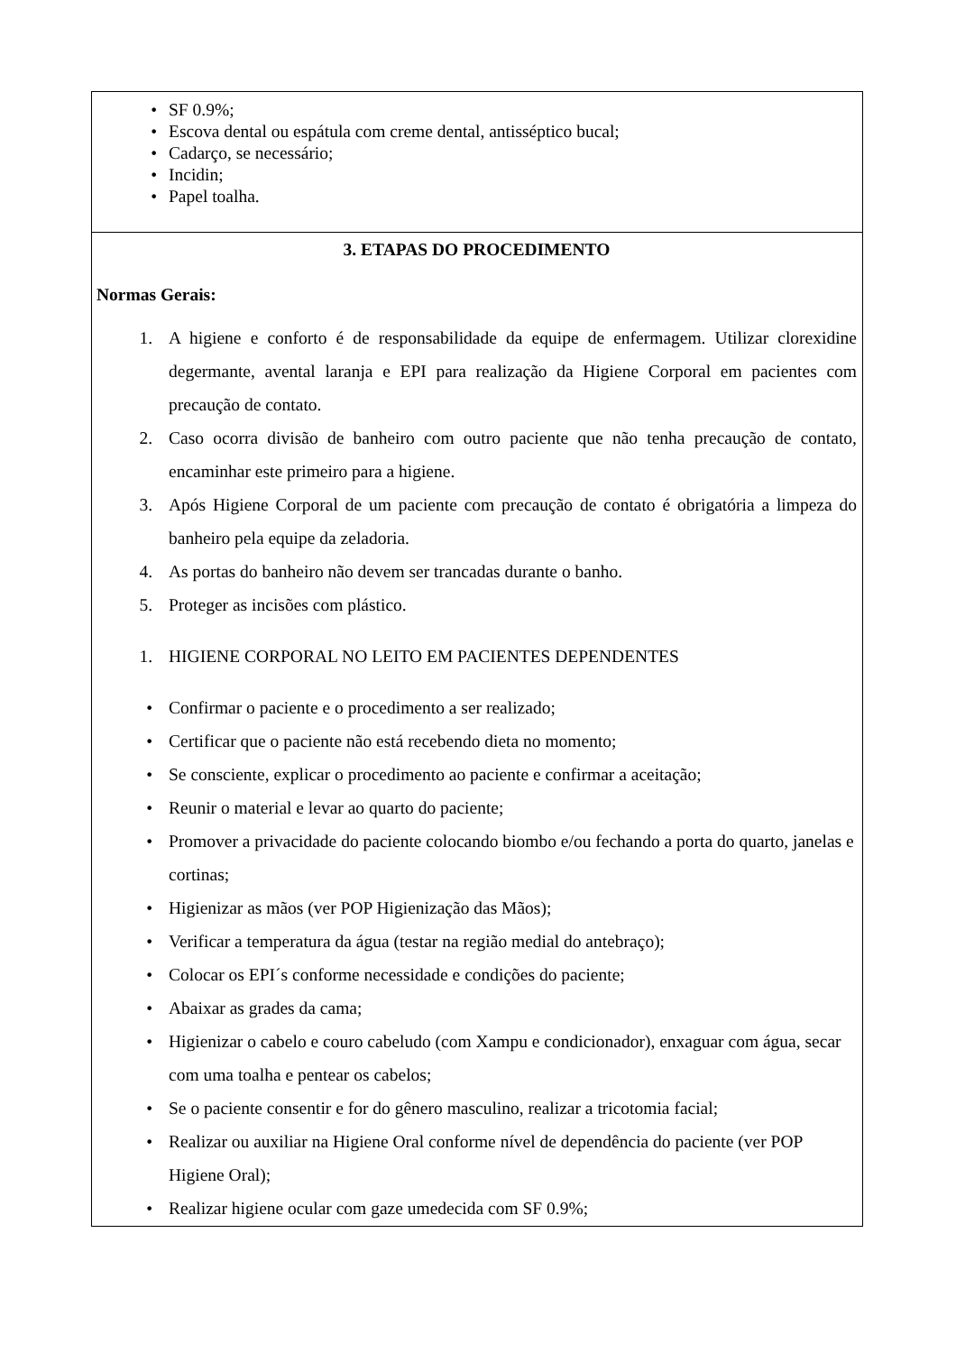• SF 0.9%;
• Escova dental ou espátula com creme dental, antisséptico bucal;
• Cadarço, se necessário;
• Incidin;
• Papel toalha.
3. ETAPAS DO PROCEDIMENTO
Normas Gerais:
1. A higiene e conforto é de responsabilidade da equipe de enfermagem. Utilizar clorexidine degermante, avental laranja e EPI para realização da Higiene Corporal em pacientes com precaução de contato.
2. Caso ocorra divisão de banheiro com outro paciente que não tenha precaução de contato, encaminhar este primeiro para a higiene.
3. Após Higiene Corporal de um paciente com precaução de contato é obrigatória a limpeza do banheiro pela equipe da zeladoria.
4. As portas do banheiro não devem ser trancadas durante o banho.
5. Proteger as incisões com plástico.
1. HIGIENE CORPORAL NO LEITO EM PACIENTES DEPENDENTES
• Confirmar o paciente e o procedimento a ser realizado;
• Certificar que o paciente não está recebendo dieta no momento;
• Se consciente, explicar o procedimento ao paciente e confirmar a aceitação;
• Reunir o material e levar ao quarto do paciente;
• Promover a privacidade do paciente colocando biombo e/ou fechando a porta do quarto, janelas e cortinas;
• Higienizar as mãos (ver POP Higienização das Mãos);
• Verificar a temperatura da água (testar na região medial do antebraço);
• Colocar os EPI´s conforme necessidade e condições do paciente;
• Abaixar as grades da cama;
• Higienizar o cabelo e couro cabeludo (com Xampu e condicionador), enxaguar com água, secar com uma toalha e pentear os cabelos;
• Se o paciente consentir e for do gênero masculino, realizar a tricotomia facial;
• Realizar ou auxiliar na Higiene Oral conforme nível de dependência do paciente (ver POP Higiene Oral);
• Realizar higiene ocular com gaze umedecida com SF 0.9%;